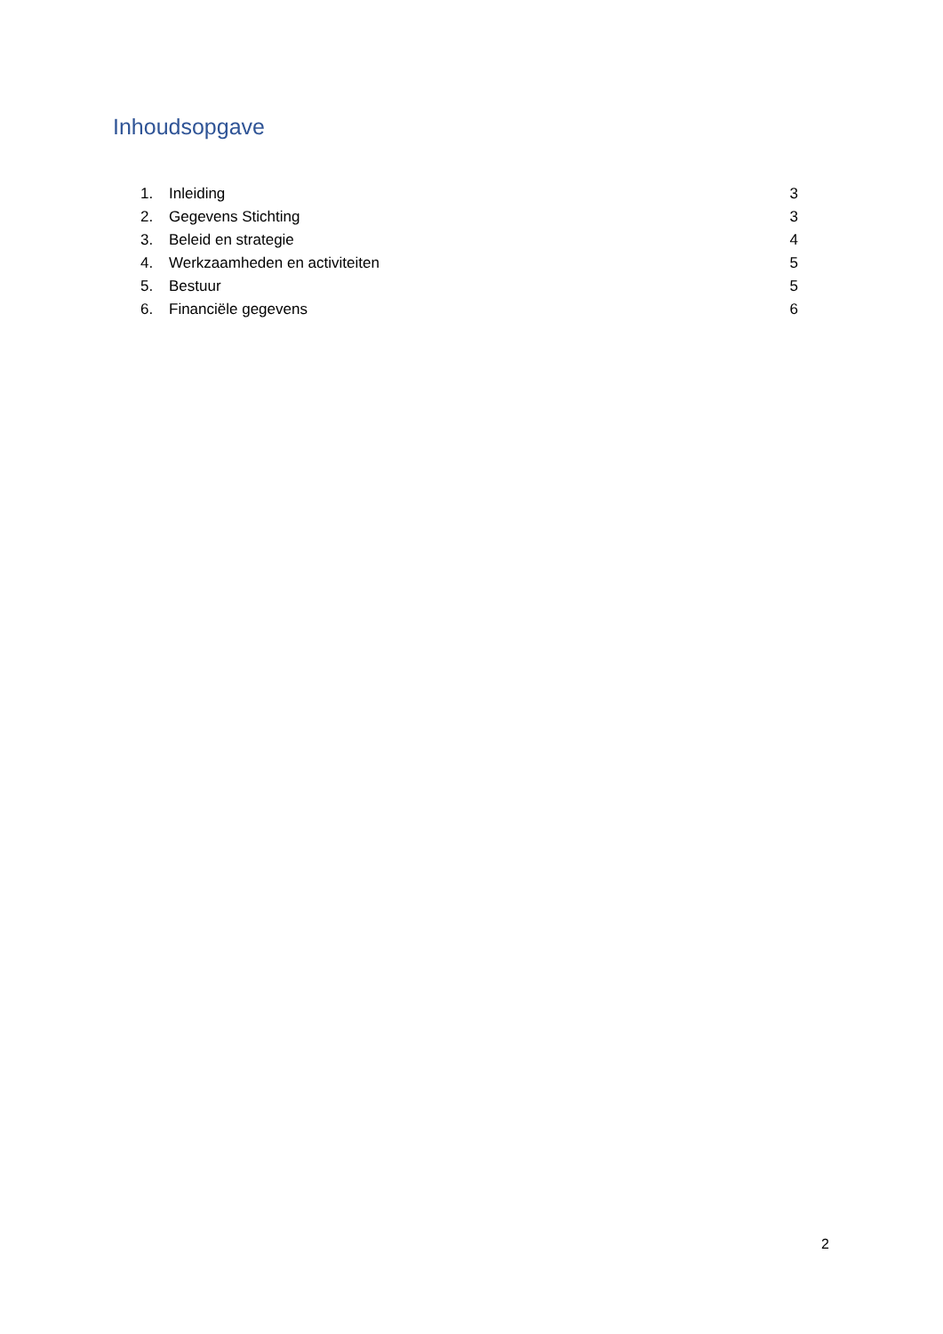Inhoudsopgave
1. Inleiding 3
2. Gegevens Stichting 3
3. Beleid en strategie 4
4. Werkzaamheden en activiteiten 5
5. Bestuur 5
6. Financiële gegevens 6
2